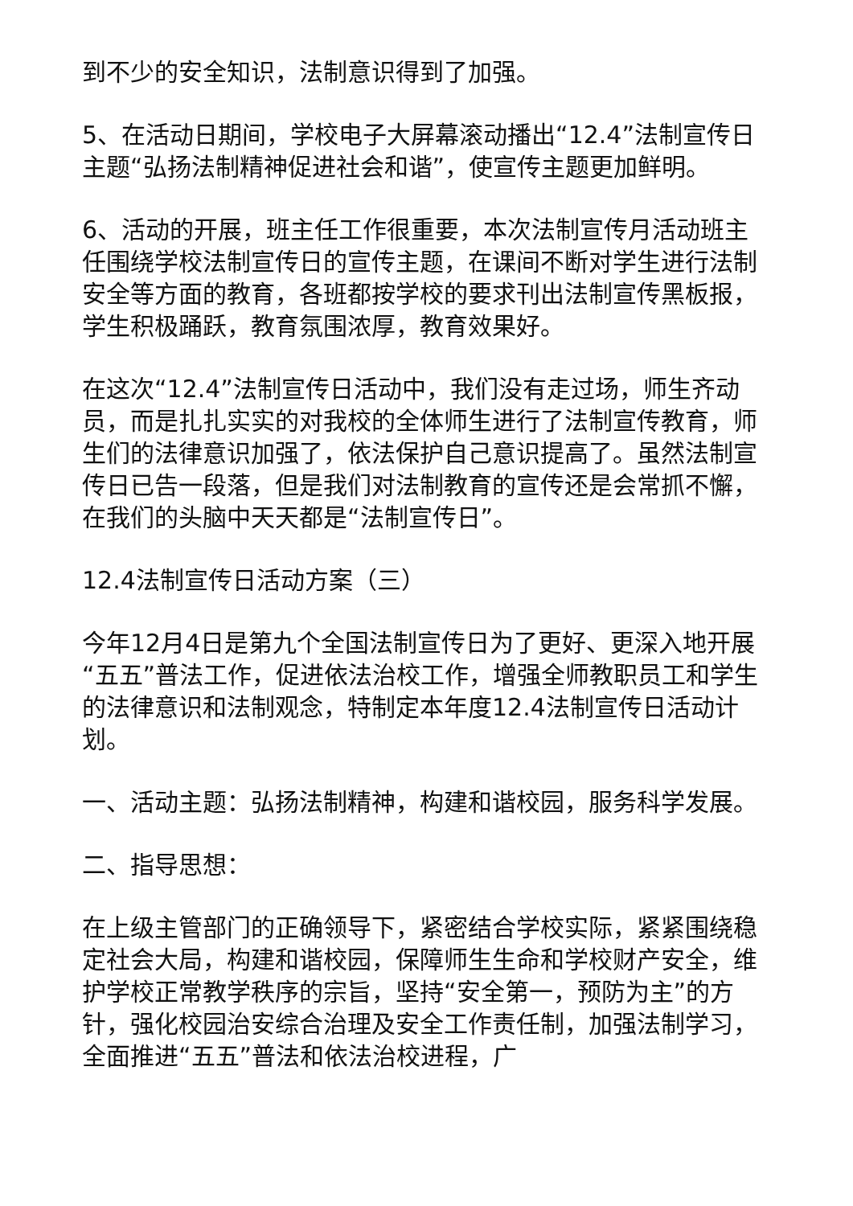到不少的安全知识，法制意识得到了加强。
5、在活动日期间，学校电子大屏幕滚动播出“12.4”法制宣传日主题“弘扬法制精神促进社会和谐”，使宣传主题更加鲜明。
6、活动的开展，班主任工作很重要，本次法制宣传月活动班主任围绕学校法制宣传日的宣传主题，在课间不断对学生进行法制安全等方面的教育，各班都按学校的要求刊出法制宣传黑板报，学生积极踊跃，教育氛围浓厚，教育效果好。
在这次“12.4”法制宣传日活动中，我们没有走过场，师生齐动员，而是扎扎实实的对我校的全体师生进行了法制宣传教育，师生们的法律意识加强了，依法保护自己意识提高了。虽然法制宣传日已告一段落，但是我们对法制教育的宣传还是会常抓不懈，在我们的头脑中天天都是“法制宣传日”。
12.4法制宣传日活动方案（三）
今年12月4日是第九个全国法制宣传日为了更好、更深入地开展“五五”普法工作，促进依法治校工作，增强全师教职员工和学生的法律意识和法制观念，特制定本年度12.4法制宣传日活动计划。
一、活动主题：弘扬法制精神，构建和谐校园，服务科学发展。
二、指导思想：
在上级主管部门的正确领导下，紧密结合学校实际，紧紧围绕稳定社会大局，构建和谐校园，保障师生生命和学校财产安全，维护学校正常教学秩序的宗旨，坚持“安全第一，预防为主”的方针，强化校园治安综合治理及安全工作责任制，加强法制学习，全面推进“五五”普法和依法治校进程，广